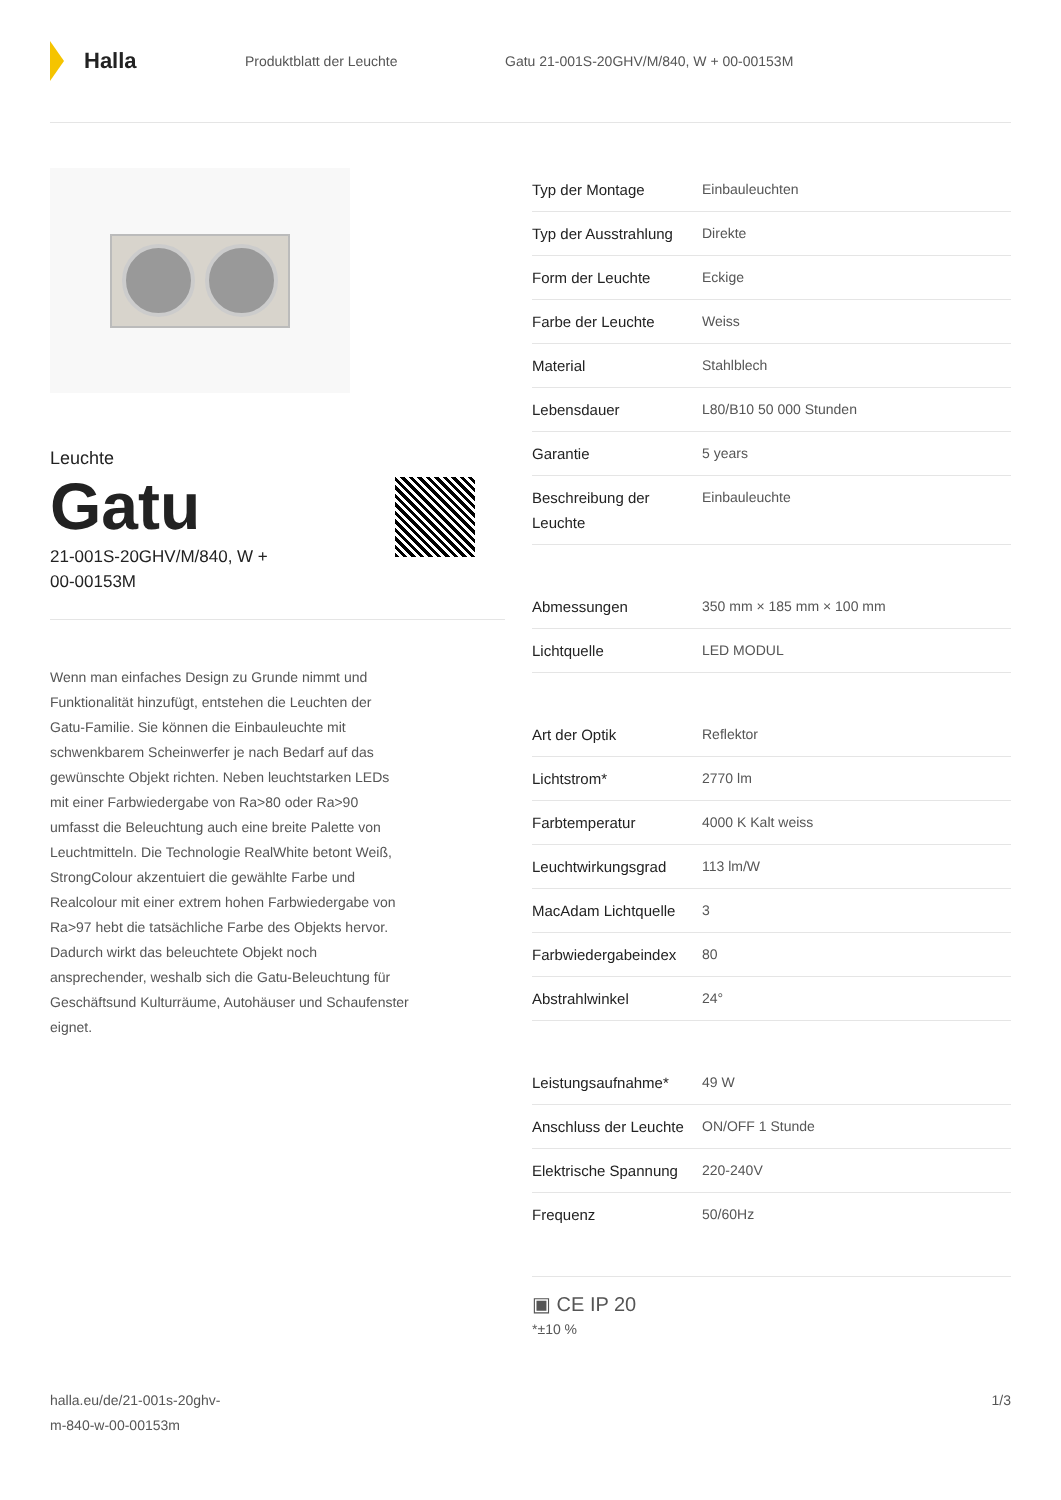Halla
Produktblatt der Leuchte
Gatu 21-001S-20GHV/M/840, W + 00-00153M
Leuchte
Gatu
21-001S-20GHV/M/840, W +
00-00153M
Wenn man einfaches Design zu Grunde nimmt und Funktionalität hinzufügt, entstehen die Leuchten der Gatu-Familie. Sie können die Einbauleuchte mit schwenkbarem Scheinwerfer je nach Bedarf auf das gewünschte Objekt richten. Neben leuchtstarken LEDs mit einer Farbwiedergabe von Ra>80 oder Ra>90 umfasst die Beleuchtung auch eine breite Palette von Leuchtmitteln. Die Technologie RealWhite betont Weiß, StrongColour akzentuiert die gewählte Farbe und Realcolour mit einer extrem hohen Farbwiedergabe von Ra>97 hebt die tatsächliche Farbe des Objekts hervor. Dadurch wirkt das beleuchtete Objekt noch ansprechender, weshalb sich die Gatu-Beleuchtung für Geschäftsund Kulturräume, Autohäuser und Schaufenster eignet.
| Typ der Montage | Einbauleuchten |
| Typ der Ausstrahlung | Direkte |
| Form der Leuchte | Eckige |
| Farbe der Leuchte | Weiss |
| Material | Stahlblech |
| Lebensdauer | L80/B10 50 000 Stunden |
| Garantie | 5 years |
| Beschreibung der Leuchte | Einbauleuchte |
| Abmessungen | 350 mm × 185 mm × 100 mm |
| Lichtquelle | LED MODUL |
| Art der Optik | Reflektor |
| Lichtstrom* | 2770 lm |
| Farbtemperatur | 4000 K Kalt weiss |
| Leuchtwirkungsgrad | 113 lm/W |
| MacAdam Lichtquelle | 3 |
| Farbwiedergabeindex | 80 |
| Abstrahlwinkel | 24° |
| Leistungsaufnahme* | 49 W |
| Anschluss der Leuchte | ON/OFF 1 Stunde |
| Elektrische Spannung | 220-240V |
| Frequenz | 50/60Hz |
▣ CE IP 20
*±10 %
halla.eu/de/21-001s-20ghv-
m-840-w-00-00153m
1/3